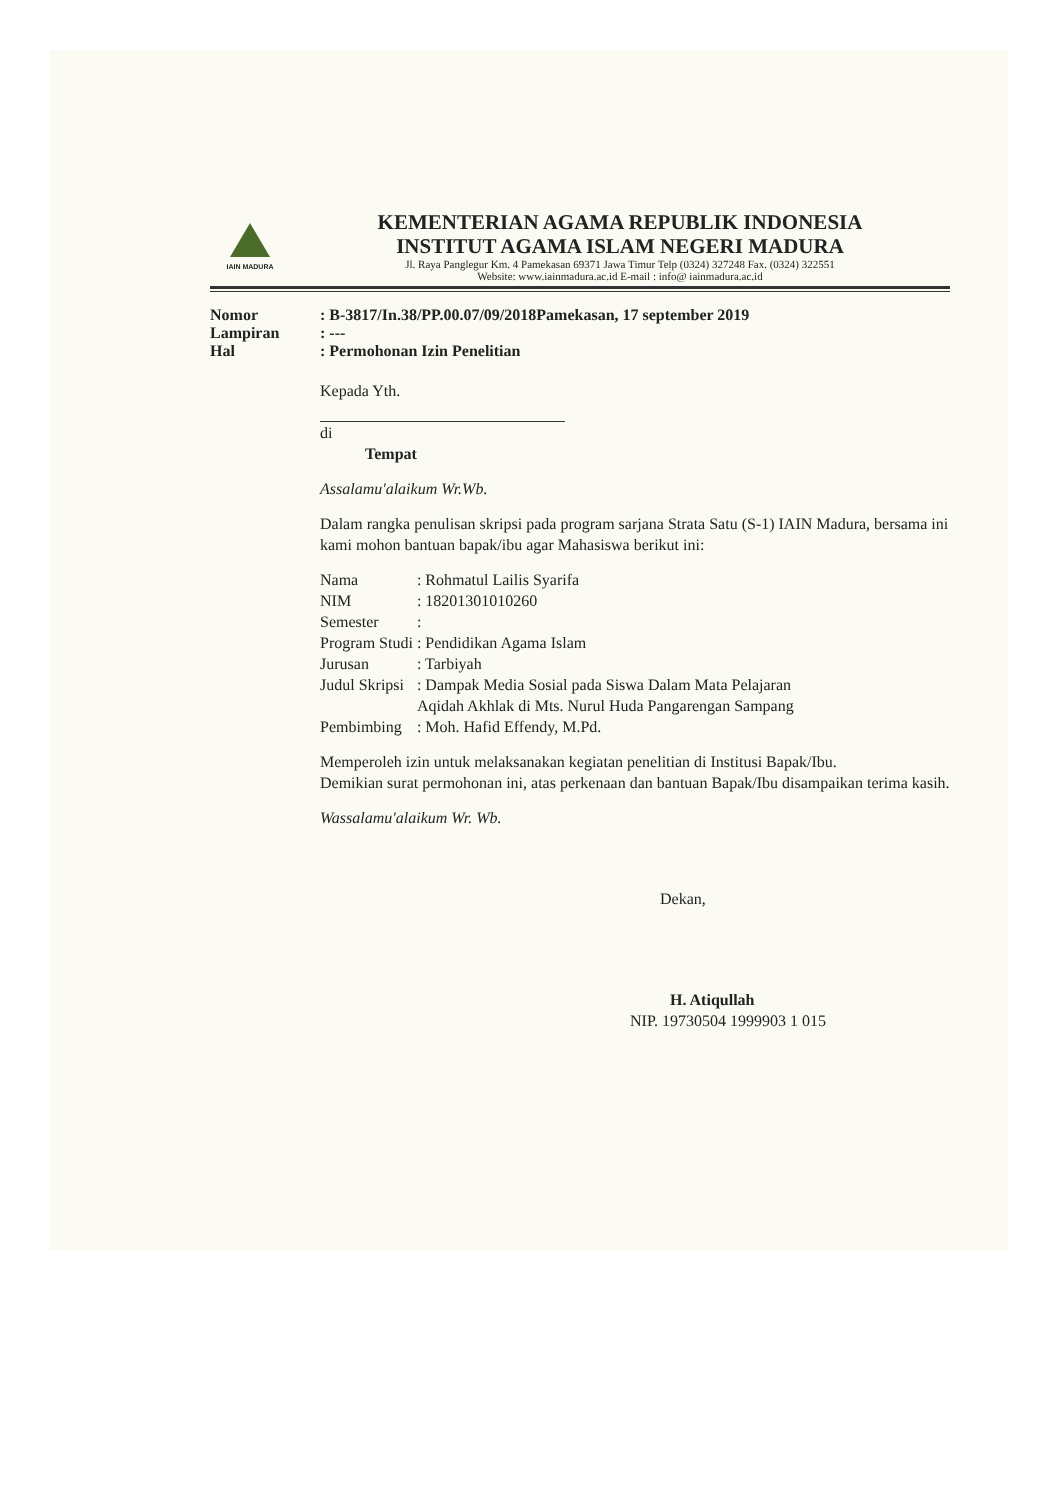IAIN MADURA
KEMENTERIAN AGAMA REPUBLIK INDONESIA
INSTITUT AGAMA ISLAM NEGERI MADURA
Jl. Raya Panglegur Km. 4 Pamekasan 69371 Jawa Timur Telp (0324) 327248 Fax. (0324) 322551
Website: www.iainmadura.ac.id E-mail : info@ iainmadura.ac.id
| Nomor | : B-3817/In.38/PP.00.07/09/2018Pamekasan, 17 september 2019 |
| Lampiran | : --- |
| Hal | : Permohonan Izin Penelitian |
Kepada Yth.
di
Tempat
Assalamu'alaikum Wr.Wb.
Dalam rangka penulisan skripsi pada program sarjana Strata Satu (S-1) IAIN Madura, bersama ini kami mohon bantuan bapak/ibu agar Mahasiswa berikut ini:
| Nama | : Rohmatul Lailis Syarifa |
| NIM | : 18201301010260 |
| Semester | : |
| Program Studi | : Pendidikan Agama Islam |
| Jurusan | : Tarbiyah |
| Judul Skripsi | : Dampak Media Sosial pada Siswa Dalam Mata Pelajaran Aqidah Akhlak di Mts. Nurul Huda Pangarengan Sampang |
| Pembimbing | : Moh. Hafid Effendy, M.Pd. |
Memperoleh izin untuk melaksanakan kegiatan penelitian di Institusi Bapak/Ibu.
Demikian surat permohonan ini, atas perkenaan dan bantuan Bapak/Ibu disampaikan terima kasih.
Wassalamu'alaikum Wr. Wb.
Dekan,
H. Atiqullah
NIP. 19730504 1999903 1 015